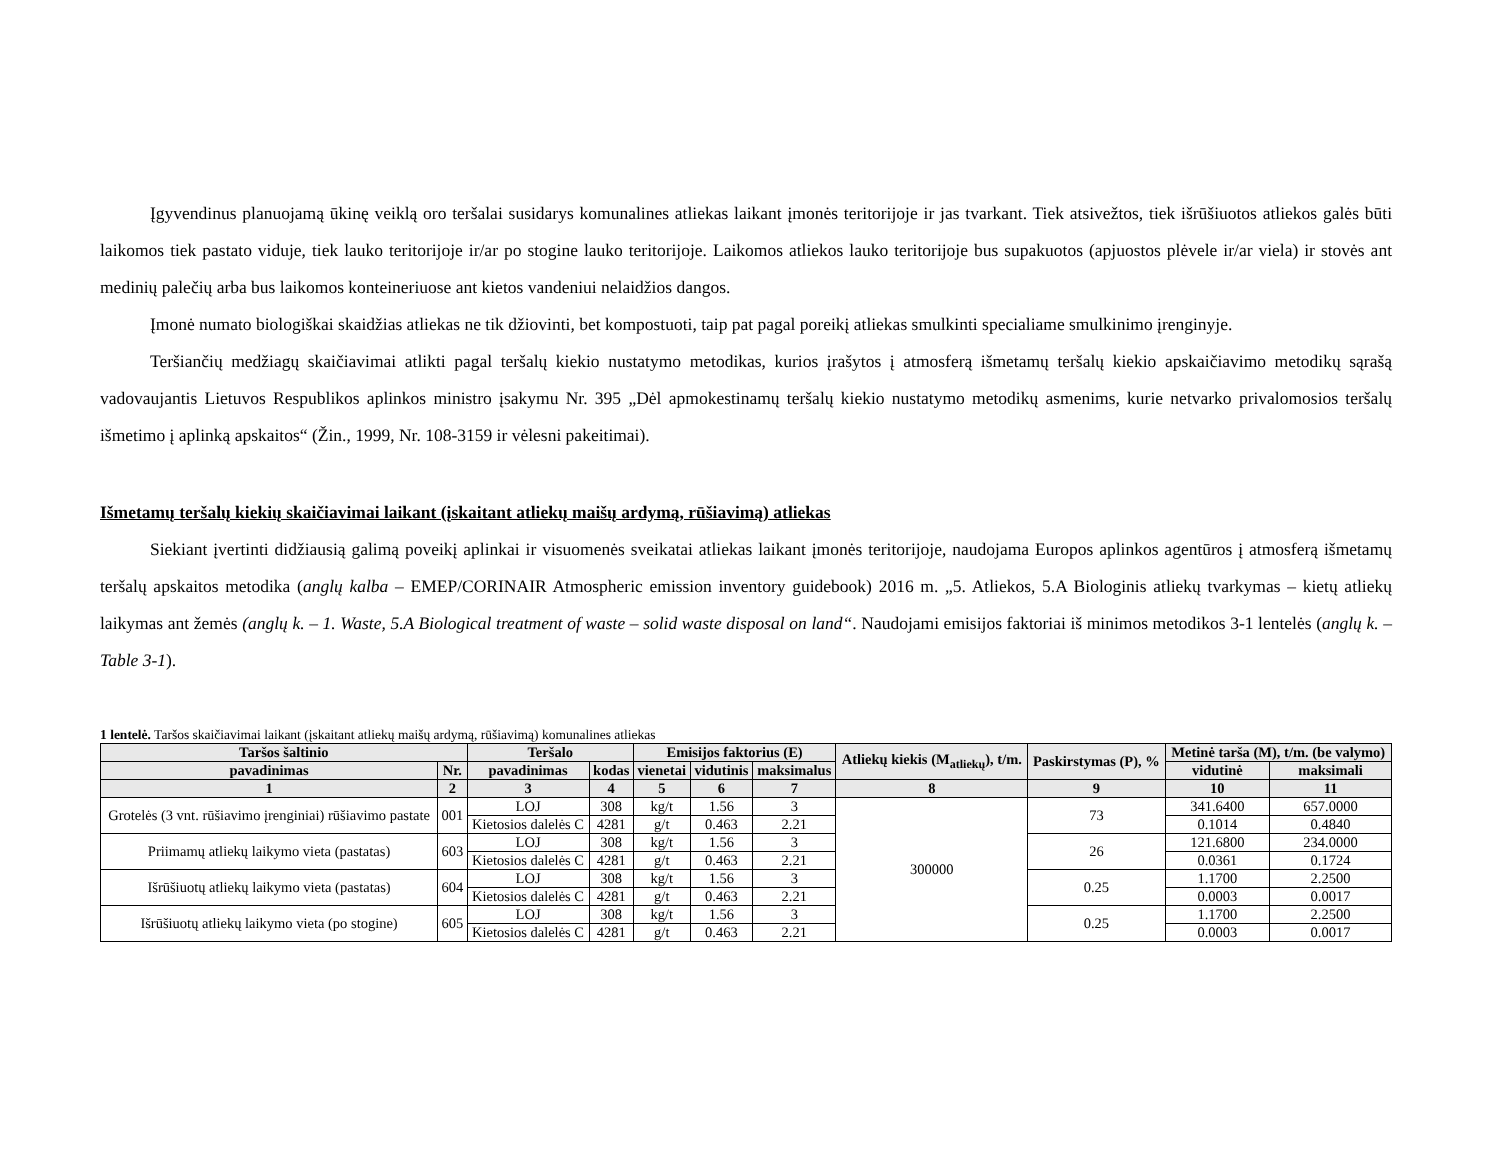Įgyvendinus planuojamą ūkinę veiklą oro teršalai susidarys komunalines atliekas laikant įmonės teritorijoje ir jas tvarkant. Tiek atsivežtos, tiek išrūšiuotos atliekos galės būti laikomos tiek pastato viduje, tiek lauko teritorijoje ir/ar po stogine lauko teritorijoje. Laikomos atliekos lauko teritorijoje bus supakuotos (apjuostos plėvele ir/ar viela) ir stovės ant medinių palečių arba bus laikomos konteineriuose ant kietos vandeniui nelaidžios dangos.
Įmonė numato biologiškai skaidžias atliekas ne tik džiovinti, bet kompostuoti, taip pat pagal poreikį atliekas smulkinti specialiame smulkinimo įrenginyje.
Teršiančių medžiagų skaičiavimai atlikti pagal teršalų kiekio nustatymo metodikas, kurios įrašytos į atmosferą išmetamų teršalų kiekio apskaičiavimo metodikų sąrašą vadovaujantis Lietuvos Respublikos aplinkos ministro įsakymu Nr. 395 „Dėl apmokestinamų teršalų kiekio nustatymo metodikų asmenims, kurie netvarko privalomosios teršalų išmetimo į aplinką apskaitos“ (Žin., 1999, Nr. 108-3159 ir vėlesni pakeitimai).
Išmetamų teršalų kiekių skaičiavimai laikant (įskaitant atliekų maišų ardymą, rūšiavimą) atliekas
Siekiant įvertinti didžiausią galimą poveikį aplinkai ir visuomenės sveikatai atliekas laikant įmonės teritorijoje, naudojama Europos aplinkos agentūros į atmosferą išmetamų teršalų apskaitos metodika (anglų kalba – EMEP/CORINAIR Atmospheric emission inventory guidebook) 2016 m. „5. Atliekos, 5.A Biologinis atliekų tvarkymas – kietų atliekų laikymas ant žemės (anglų k. – 1. Waste, 5.A Biological treatment of waste – solid waste disposal on land“. Naudojami emisijos faktoriai iš minimos metodikos 3-1 lentelės (anglų k. – Table 3-1).
1 lentelė. Taršos skaičiavimai laikant (įskaitant atliekų maišų ardymą, rūšiavimą) komunalines atliekas
| Taršos šaltinio | | Teršalo | | Emisijos faktorius (E) | | | Atliekų kiekis (M<sub>atliekų</sub>), t/m. | Paskirstymas (P), % | Metinė tarša (M), t/m. (be valymo) | |
| --- | --- | --- | --- | --- | --- | --- | --- | --- | --- | --- |
| pavadinimas | Nr. | pavadinimas | kodas | vienetai | vidutinis | maksimalus | | | vidutinė | maksimali |
| 1 | 2 | 3 | 4 | 5 | 6 | 7 | 8 | 9 | 10 | 11 |
| Grotelės (3 vnt. rūšiavimo įrenginiai) rūšiavimo pastate | 001 | LOJ | 308 | kg/t | 1.56 | 3 | 300000 | 73 | 341.6400 | 657.0000 |
| | | Kietosios dalelės C | 4281 | g/t | 0.463 | 2.21 | | | 0.1014 | 0.4840 |
| Priimamų atliekų laikymo vieta (pastatas) | 603 | LOJ | 308 | kg/t | 1.56 | 3 | | 26 | 121.6800 | 234.0000 |
| | | Kietosios dalelės C | 4281 | g/t | 0.463 | 2.21 | | | 0.0361 | 0.1724 |
| Išrūšiuotų atliekų laikymo vieta (pastatas) | 604 | LOJ | 308 | kg/t | 1.56 | 3 | | 0.25 | 1.1700 | 2.2500 |
| | | Kietosios dalelės C | 4281 | g/t | 0.463 | 2.21 | | | 0.0003 | 0.0017 |
| Išrūšiuotų atliekų laikymo vieta (po stogine) | 605 | LOJ | 308 | kg/t | 1.56 | 3 | | 0.25 | 1.1700 | 2.2500 |
| | | Kietosios dalelės C | 4281 | g/t | 0.463 | 2.21 | | | 0.0003 | 0.0017 |